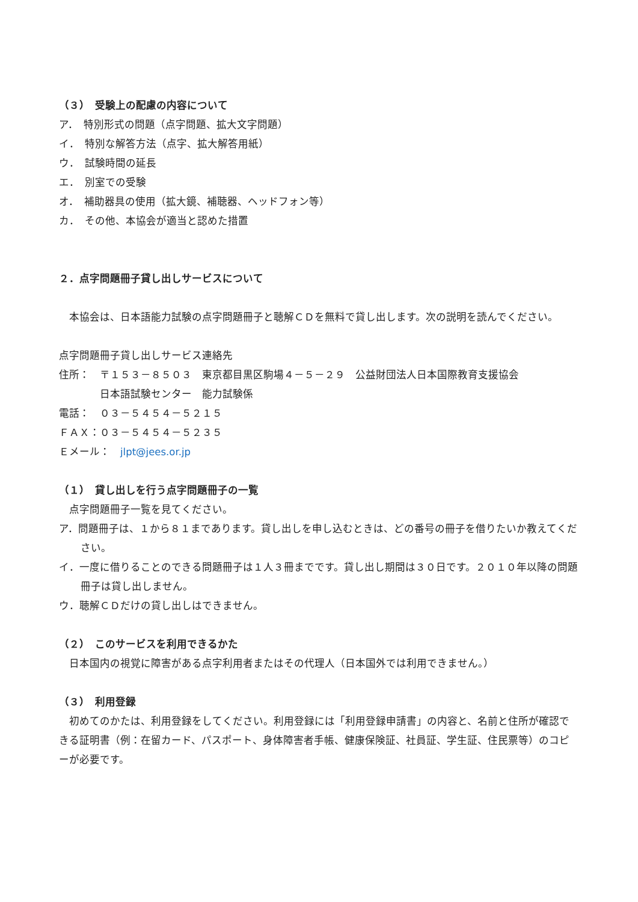（３）　受験上の配慮の内容について
ア．　特別形式の問題（点字問題、拡大文字問題）
イ．　特別な解答方法（点字、拡大解答用紙）
ウ．　試験時間の延長
エ．　別室での受験
オ．　補助器具の使用（拡大鏡、補聴器、ヘッドフォン等）
カ．　その他、本協会が適当と認めた措置
２．点字問題冊子貸し出しサービスについて
　本協会は、日本語能力試験の点字問題冊子と聴解ＣＤを無料で貸し出します。次の説明を読んでください。
点字問題冊子貸し出しサービス連絡先
住所：　〒１５３－８５０３　東京都目黒区駒場４－５－２９　公益財団法人日本国際教育支援協会
　　　　日本語試験センター　能力試験係
電話：　０３－５４５４－５２１５
ＦＡＸ：０３－５４５４－５２３５
Ｅメール：　jlpt@jees.or.jp
（１）　貸し出しを行う点字問題冊子の一覧
　点字問題冊子一覧を見てください。
ア．問題冊子は、１から８１まであります。貸し出しを申し込むときは、どの番号の冊子を借りたいか教えてください。
イ．一度に借りることのできる問題冊子は１人３冊までです。貸し出し期間は３０日です。２０１０年以降の問題冊子は貸し出しません。
ウ．聴解ＣＤだけの貸し出しはできません。
（２）　このサービスを利用できるかた
　日本国内の視覚に障害がある点字利用者またはその代理人（日本国外では利用できません。）
（３）　利用登録
　初めてのかたは、利用登録をしてください。利用登録には「利用登録申請書」の内容と、名前と住所が確認できる証明書（例：在留カード、パスポート、身体障害者手帳、健康保険証、社員証、学生証、住民票等）のコピーが必要です。